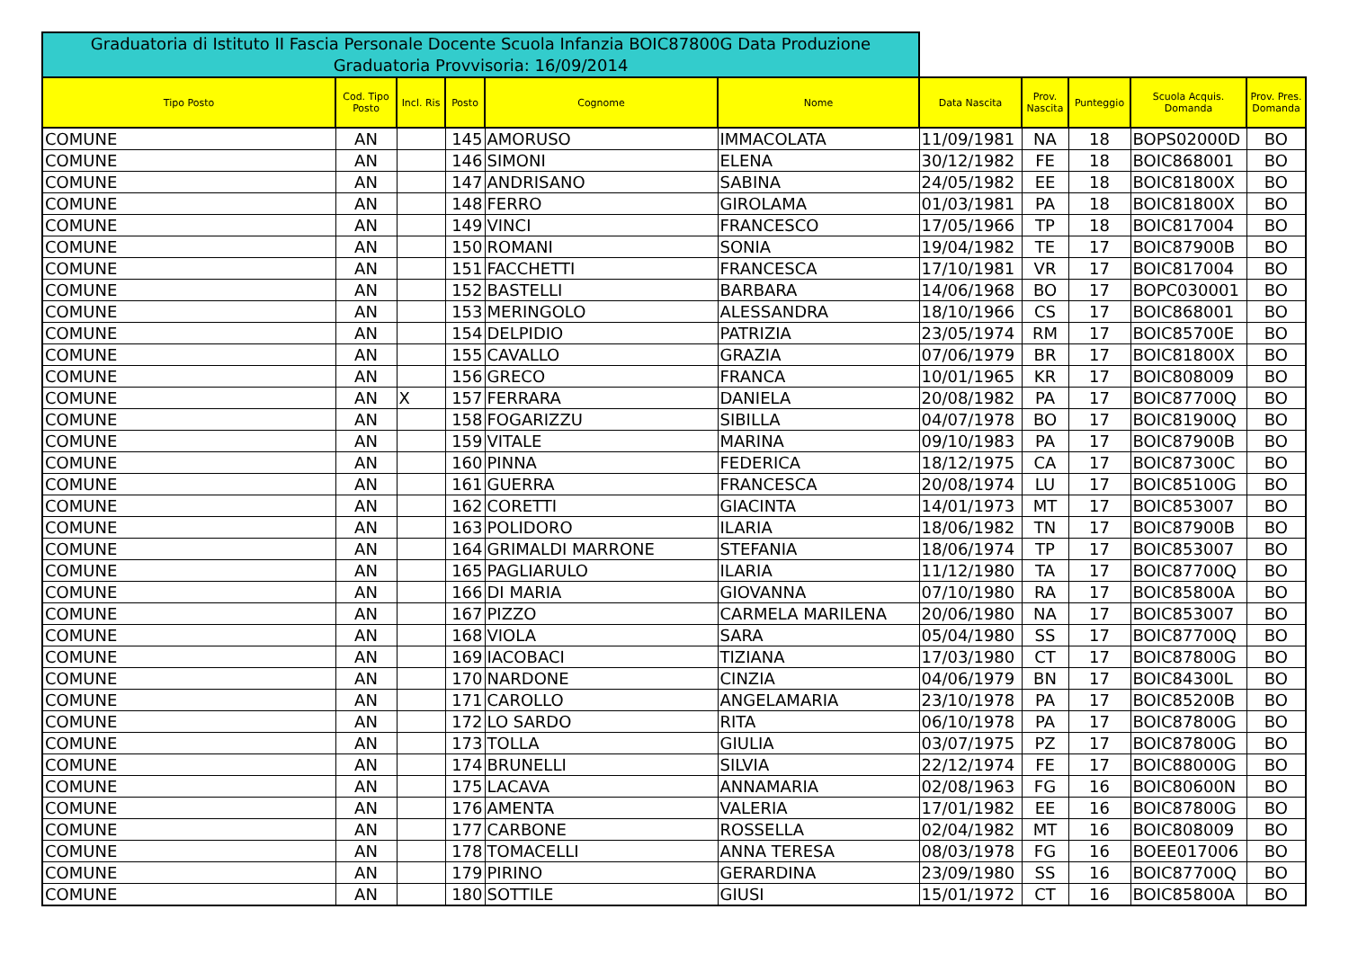Graduatoria di Istituto II Fascia Personale Docente Scuola Infanzia BOIC87800G Data Produzione Graduatoria Provvisoria: 16/09/2014
| Tipo Posto | Cod. Tipo Posto | Incl. Ris | Posto | Cognome | Nome | Data Nascita | Prov. Nascita | Punteggio | Scuola Acquis. Domanda | Prov. Pres. Domanda |
| --- | --- | --- | --- | --- | --- | --- | --- | --- | --- | --- |
| COMUNE | AN | | 145 | AMORUSO | IMMACOLATA | 11/09/1981 | NA | 18 | BOPS02000D | BO |
| COMUNE | AN | | 146 | SIMONI | ELENA | 30/12/1982 | FE | 18 | BOIC868001 | BO |
| COMUNE | AN | | 147 | ANDRISANO | SABINA | 24/05/1982 | EE | 18 | BOIC81800X | BO |
| COMUNE | AN | | 148 | FERRO | GIROLAMA | 01/03/1981 | PA | 18 | BOIC81800X | BO |
| COMUNE | AN | | 149 | VINCI | FRANCESCO | 17/05/1966 | TP | 18 | BOIC817004 | BO |
| COMUNE | AN | | 150 | ROMANI | SONIA | 19/04/1982 | TE | 17 | BOIC87900B | BO |
| COMUNE | AN | | 151 | FACCHETTI | FRANCESCA | 17/10/1981 | VR | 17 | BOIC817004 | BO |
| COMUNE | AN | | 152 | BASTELLI | BARBARA | 14/06/1968 | BO | 17 | BOPC030001 | BO |
| COMUNE | AN | | 153 | MERINGOLO | ALESSANDRA | 18/10/1966 | CS | 17 | BOIC868001 | BO |
| COMUNE | AN | | 154 | DELPIDIO | PATRIZIA | 23/05/1974 | RM | 17 | BOIC85700E | BO |
| COMUNE | AN | | 155 | CAVALLO | GRAZIA | 07/06/1979 | BR | 17 | BOIC81800X | BO |
| COMUNE | AN | | 156 | GRECO | FRANCA | 10/01/1965 | KR | 17 | BOIC808009 | BO |
| COMUNE | AN | X | 157 | FERRARA | DANIELA | 20/08/1982 | PA | 17 | BOIC87700Q | BO |
| COMUNE | AN | | 158 | FOGARIZZU | SIBILLA | 04/07/1978 | BO | 17 | BOIC81900Q | BO |
| COMUNE | AN | | 159 | VITALE | MARINA | 09/10/1983 | PA | 17 | BOIC87900B | BO |
| COMUNE | AN | | 160 | PINNA | FEDERICA | 18/12/1975 | CA | 17 | BOIC87300C | BO |
| COMUNE | AN | | 161 | GUERRA | FRANCESCA | 20/08/1974 | LU | 17 | BOIC85100G | BO |
| COMUNE | AN | | 162 | CORETTI | GIACINTA | 14/01/1973 | MT | 17 | BOIC853007 | BO |
| COMUNE | AN | | 163 | POLIDORO | ILARIA | 18/06/1982 | TN | 17 | BOIC87900B | BO |
| COMUNE | AN | | 164 | GRIMALDI MARRONE | STEFANIA | 18/06/1974 | TP | 17 | BOIC853007 | BO |
| COMUNE | AN | | 165 | PAGLIARULO | ILARIA | 11/12/1980 | TA | 17 | BOIC87700Q | BO |
| COMUNE | AN | | 166 | DI MARIA | GIOVANNA | 07/10/1980 | RA | 17 | BOIC85800A | BO |
| COMUNE | AN | | 167 | PIZZO | CARMELA MARILENA | 20/06/1980 | NA | 17 | BOIC853007 | BO |
| COMUNE | AN | | 168 | VIOLA | SARA | 05/04/1980 | SS | 17 | BOIC87700Q | BO |
| COMUNE | AN | | 169 | IACOBACI | TIZIANA | 17/03/1980 | CT | 17 | BOIC87800G | BO |
| COMUNE | AN | | 170 | NARDONE | CINZIA | 04/06/1979 | BN | 17 | BOIC84300L | BO |
| COMUNE | AN | | 171 | CAROLLO | ANGELAMARIA | 23/10/1978 | PA | 17 | BOIC85200B | BO |
| COMUNE | AN | | 172 | LO SARDO | RITA | 06/10/1978 | PA | 17 | BOIC87800G | BO |
| COMUNE | AN | | 173 | TOLLA | GIULIA | 03/07/1975 | PZ | 17 | BOIC87800G | BO |
| COMUNE | AN | | 174 | BRUNELLI | SILVIA | 22/12/1974 | FE | 17 | BOIC88000G | BO |
| COMUNE | AN | | 175 | LACAVA | ANNAMARIA | 02/08/1963 | FG | 16 | BOIC80600N | BO |
| COMUNE | AN | | 176 | AMENTA | VALERIA | 17/01/1982 | EE | 16 | BOIC87800G | BO |
| COMUNE | AN | | 177 | CARBONE | ROSSELLA | 02/04/1982 | MT | 16 | BOIC808009 | BO |
| COMUNE | AN | | 178 | TOMACELLI | ANNA TERESA | 08/03/1978 | FG | 16 | BOEE017006 | BO |
| COMUNE | AN | | 179 | PIRINO | GERARDINA | 23/09/1980 | SS | 16 | BOIC87700Q | BO |
| COMUNE | AN | | 180 | SOTTILE | GIUSI | 15/01/1972 | CT | 16 | BOIC85800A | BO |